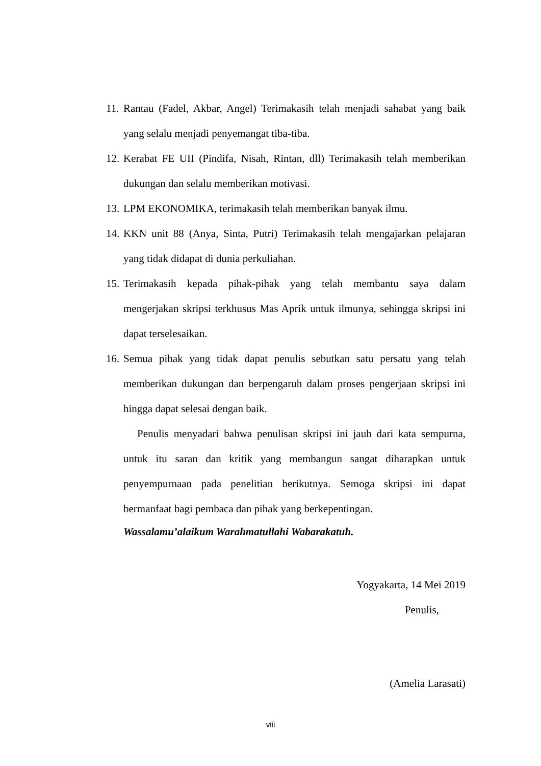11. Rantau (Fadel, Akbar, Angel) Terimakasih telah menjadi sahabat yang baik yang selalu menjadi penyemangat tiba-tiba.
12. Kerabat FE UII (Pindifa, Nisah, Rintan, dll) Terimakasih telah memberikan dukungan dan selalu memberikan motivasi.
13. LPM EKONOMIKA, terimakasih telah memberikan banyak ilmu.
14. KKN unit 88 (Anya, Sinta, Putri) Terimakasih telah mengajarkan pelajaran yang tidak didapat di dunia perkuliahan.
15. Terimakasih kepada pihak-pihak yang telah membantu saya dalam mengerjakan skripsi terkhusus Mas Aprik untuk ilmunya, sehingga skripsi ini dapat terselesaikan.
16. Semua pihak yang tidak dapat penulis sebutkan satu persatu yang telah memberikan dukungan dan berpengaruh dalam proses pengerjaan skripsi ini hingga dapat selesai dengan baik.
Penulis menyadari bahwa penulisan skripsi ini jauh dari kata sempurna, untuk itu saran dan kritik yang membangun sangat diharapkan untuk penyempurnaan pada penelitian berikutnya. Semoga skripsi ini dapat bermanfaat bagi pembaca dan pihak yang berkepentingan.
Wassalamu’alaikum Warahmatullahi Wabarakatuh.
Yogyakarta, 14 Mei 2019
Penulis,
(Amelia Larasati)
viii